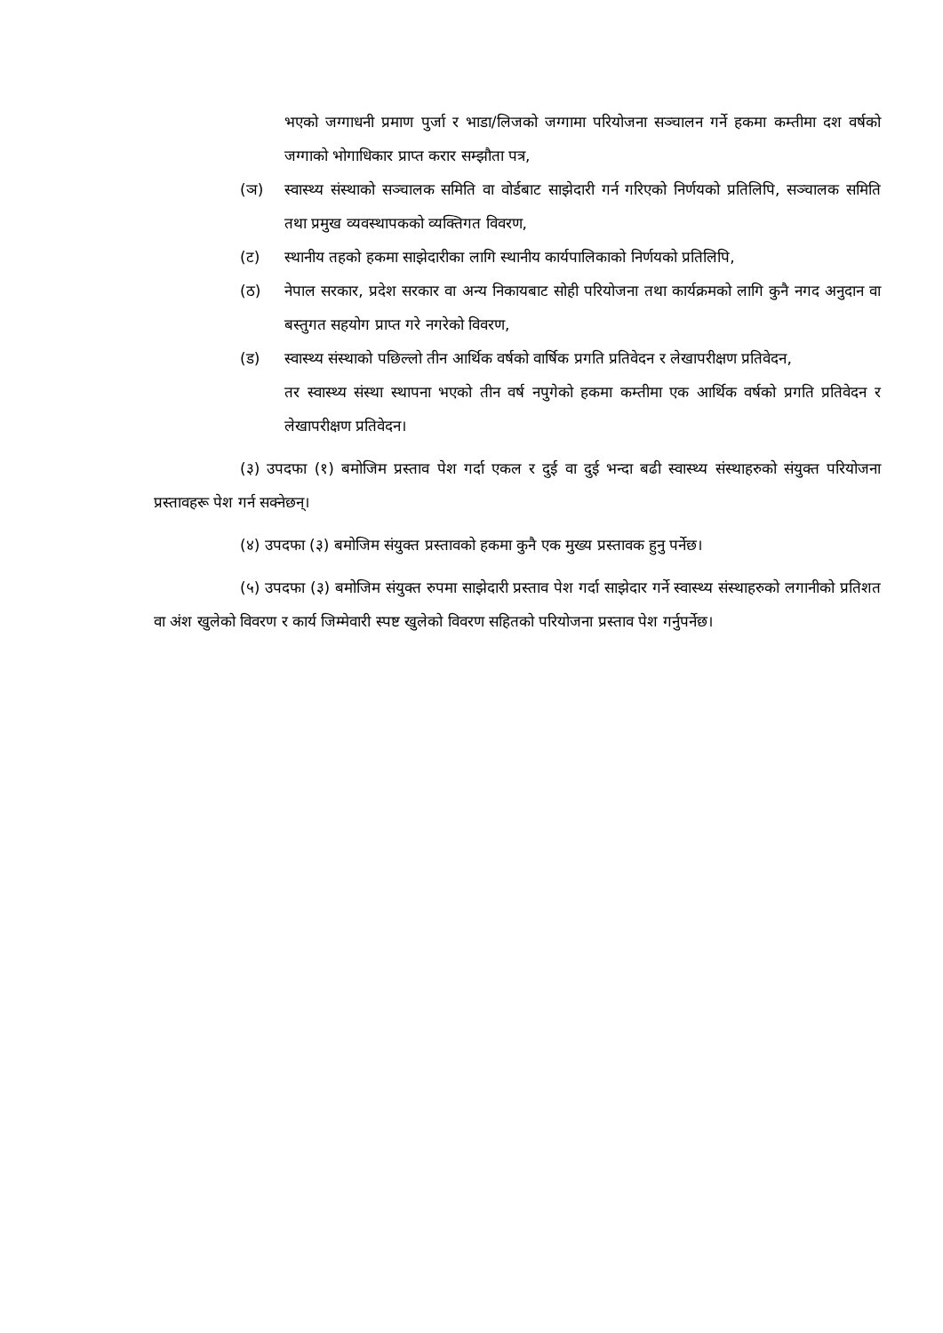भएको जग्गाधनी प्रमाण पुर्जा र भाडा/लिजको जग्गामा परियोजना सञ्चालन गर्ने हकमा कम्तीमा दश वर्षको जग्गाको भोगाधिकार प्राप्त करार सम्झौता पत्र,
(ञ) स्वास्थ्य संस्थाको सञ्चालक समिति वा वोर्डबाट साझेदारी गर्न गरिएको निर्णयको प्रतिलिपि, सञ्चालक समिति तथा प्रमुख व्यवस्थापकको व्यक्तिगत विवरण,
(ट) स्थानीय तहको हकमा साझेदारीका लागि स्थानीय कार्यपालिकाको निर्णयको प्रतिलिपि,
(ठ) नेपाल सरकार, प्रदेश सरकार वा अन्य निकायबाट सोही परियोजना तथा कार्यक्रमको लागि कुनै नगद अनुदान वा बस्तुगत सहयोग प्राप्त गरे नगरेको विवरण,
(ड) स्वास्थ्य संस्थाको पछिल्लो तीन आर्थिक वर्षको वार्षिक प्रगति प्रतिवेदन र लेखापरीक्षण प्रतिवेदन,
तर स्वास्थ्य संस्था स्थापना भएको तीन वर्ष नपुगेको हकमा कम्तीमा एक आर्थिक वर्षको प्रगति प्रतिवेदन र लेखापरीक्षण प्रतिवेदन।
(३) उपदफा (१) बमोजिम प्रस्ताव पेश गर्दा एकल र दुई वा दुई भन्दा बढी स्वास्थ्य संस्थाहरुको संयुक्त परियोजना प्रस्तावहरू पेश गर्न सक्नेछन्।
(४) उपदफा (३) बमोजिम संयुक्त प्रस्तावको हकमा कुनै एक मुख्य प्रस्तावक हुनु पर्नेछ।
(५) उपदफा (३) बमोजिम संयुक्त रुपमा साझेदारी प्रस्ताव पेश गर्दा साझेदार गर्ने स्वास्थ्य संस्थाहरुको लगानीको प्रतिशत वा अंश खुलेको विवरण र कार्य जिम्मेवारी स्पष्ट खुलेको विवरण सहितको परियोजना प्रस्ताव पेश गर्नुपर्नेछ।